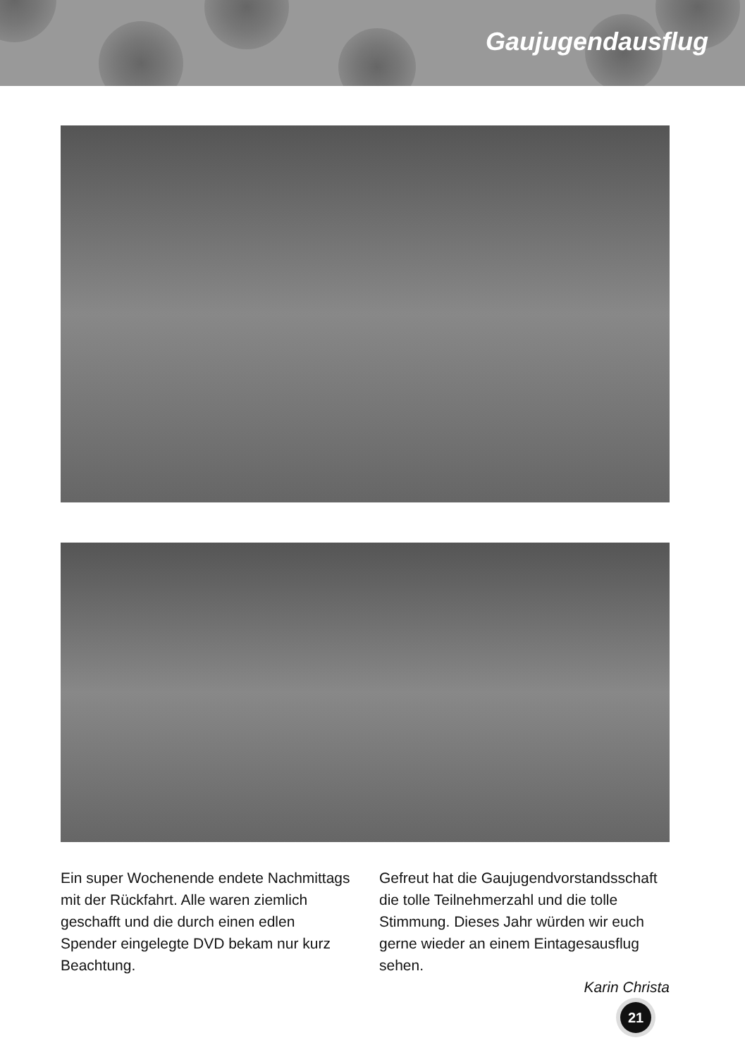Gaujugendausflug
Ein super Wochenende endete Nachmittags mit der Rückfahrt. Alle waren ziemlich geschafft und die durch einen edlen Spender eingelegte DVD bekam nur kurz Beachtung.
Gefreut hat die Gaujugendvorstandsschaft die tolle Teilnehmerzahl und die tolle Stimmung. Dieses Jahr würden wir euch gerne wieder an einem Eintagesausflug sehen.
Karin Christa
21